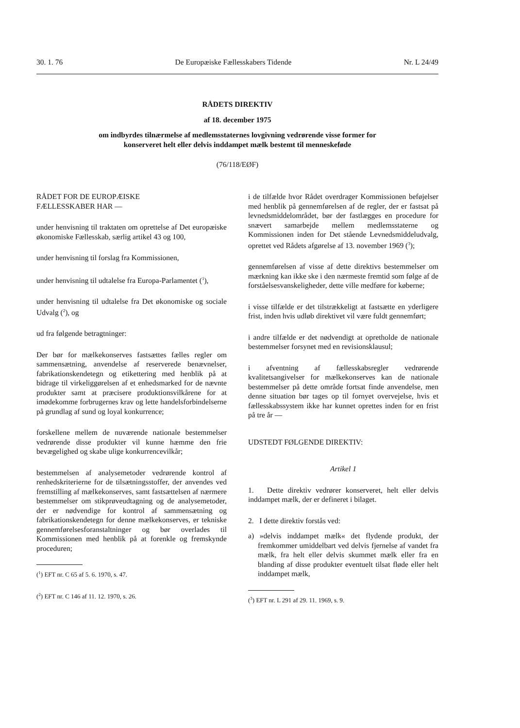30. 1. 76 De Europæiske Fællesskabers Tidende Nr. L 24/49
RÅDETS DIREKTIV
af 18. december 1975
om indbyrdes tilnærmelse af medlemsstaternes lovgivning vedrørende visse former for
konserveret helt eller delvis inddampet mælk bestemt til menneskeføde
(76/118/EØF)
RÅDET FOR DE EUROPÆISKE
FÆLLESSKABER HAR —
under henvisning til traktaten om oprettelse af Det europæiske økonomiske Fællesskab, særlig artikel 43 og 100,
under henvisning til forslag fra Kommissionen,
under henvisning til udtalelse fra Europa-Parlamentet (<sup>1</sup>),
under henvisning til udtalelse fra Det økonomiske og sociale Udvalg (<sup>2</sup>), og
ud fra følgende betragtninger:
Der bør for mælkekonserves fastsættes fælles regler om sammensætning, anvendelse af reserverede benævnelser, fabrikationskendetegn og etikettering med henblik på at bidrage til virkeliggørelsen af et enhedsmarked for de nævnte produkter samt at præcisere produktionsvilkårene for at imødekomme forbrugernes krav og lette handelsforbindelserne på grundlag af sund og loyal konkurrence;
forskellene mellem de nuværende nationale bestemmelser vedrørende disse produkter vil kunne hæmme den frie bevægelighed og skabe ulige konkurrencevilkår;
bestemmelsen af analysemetoder vedrørende kontrol af renhedskriterierne for de tilsætningsstoffer, der anvendes ved fremstilling af mælkekonserves, samt fastsættelsen af nærmere bestemmelser om stikprøveudtagning og de analysemetoder, der er nødvendige for kontrol af sammensætning og fabrikationskendetegn for denne mælkekonserves, er tekniske gennemførelsesforanstaltninger og bør overlades til Kommissionen med henblik på at forenkle og fremskynde proceduren;
(<sup>1</sup>) EFT nr. C 65 af 5. 6. 1970, s. 47.
(<sup>2</sup>) EFT nr. C 146 af 11. 12. 1970, s. 26.
i de tilfælde hvor Rådet overdrager Kommissionen beføjelser med henblik på gennemførelsen af de regler, der er fastsat på levnedsmiddelområdet, bør der fastlægges en procedure for snævert samarbejde mellem medlemsstaterne og Kommissionen inden for Det stående Levnedsmiddeludvalg, oprettet ved Rådets afgørelse af 13. november 1969 (<sup>3</sup>);
gennemførelsen af visse af dette direktivs bestemmelser om mærkning kan ikke ske i den nærmeste fremtid som følge af de forståelsesvanskeligheder, dette ville medføre for køberne;
i visse tilfælde er det tilstrækkeligt at fastsætte en yderligere frist, inden hvis udløb direktivet vil være fuldt gennemført;
i andre tilfælde er det nødvendigt at opretholde de nationale bestemmelser forsynet med en revisionsklausul;
i afventning af fællesskabsregler vedrørende kvalitetsangivelser for mælkekonserves kan de nationale bestemmelser på dette område fortsat finde anvendelse, men denne situation bør tages op til fornyet overvejelse, hvis et fællesskabssystem ikke har kunnet oprettes inden for en frist på tre år —
UDSTEDT FØLGENDE DIREKTIV:
Artikel 1
1. Dette direktiv vedrører konserveret, helt eller delvis inddampet mælk, der er defineret i bilaget.
2. I dette direktiv forstås ved:
a) »delvis inddampet mælk« det flydende produkt, der fremkommer umiddelbart ved delvis fjernelse af vandet fra mælk, fra helt eller delvis skummet mælk eller fra en blanding af disse produkter eventuelt tilsat fløde eller helt inddampet mælk,
(<sup>3</sup>) EFT nr. L 291 af 29. 11. 1969, s. 9.